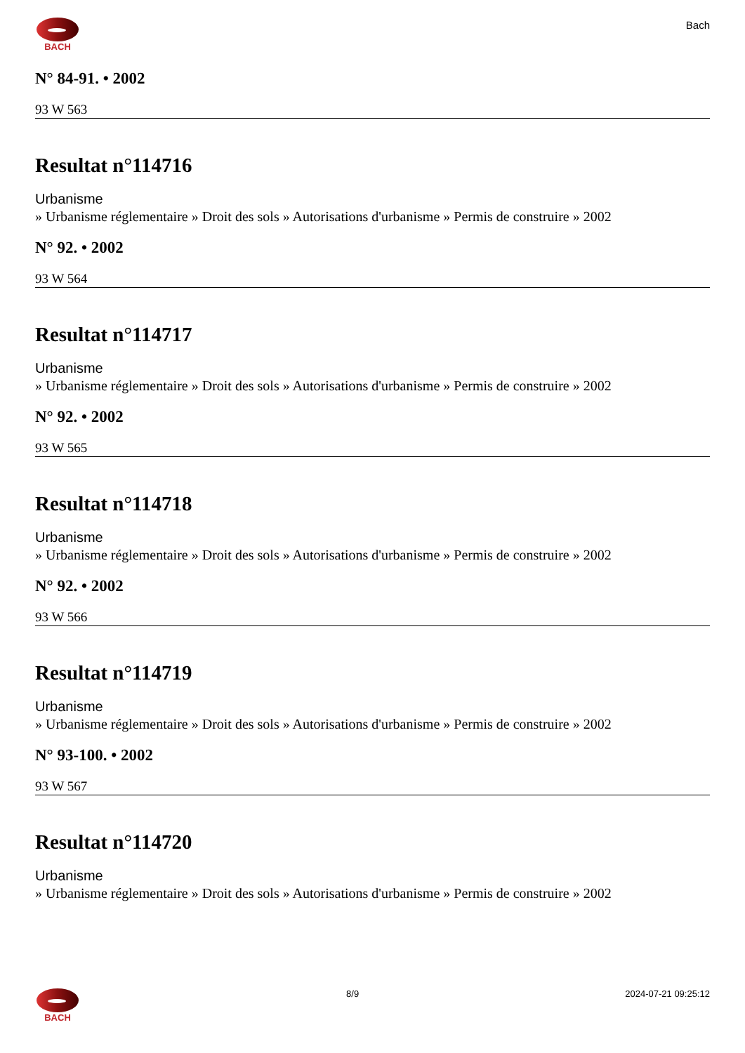BACH
Bach
N° 84-91. • 2002
93 W 563
Resultat n°114716
Urbanisme
» Urbanisme réglementaire » Droit des sols » Autorisations d'urbanisme » Permis de construire » 2002
N° 92. • 2002
93 W 564
Resultat n°114717
Urbanisme
» Urbanisme réglementaire » Droit des sols » Autorisations d'urbanisme » Permis de construire » 2002
N° 92. • 2002
93 W 565
Resultat n°114718
Urbanisme
» Urbanisme réglementaire » Droit des sols » Autorisations d'urbanisme » Permis de construire » 2002
N° 92. • 2002
93 W 566
Resultat n°114719
Urbanisme
» Urbanisme réglementaire » Droit des sols » Autorisations d'urbanisme » Permis de construire » 2002
N° 93-100. • 2002
93 W 567
Resultat n°114720
Urbanisme
» Urbanisme réglementaire » Droit des sols » Autorisations d'urbanisme » Permis de construire » 2002
BACH 8/9 2024-07-21 09:25:12